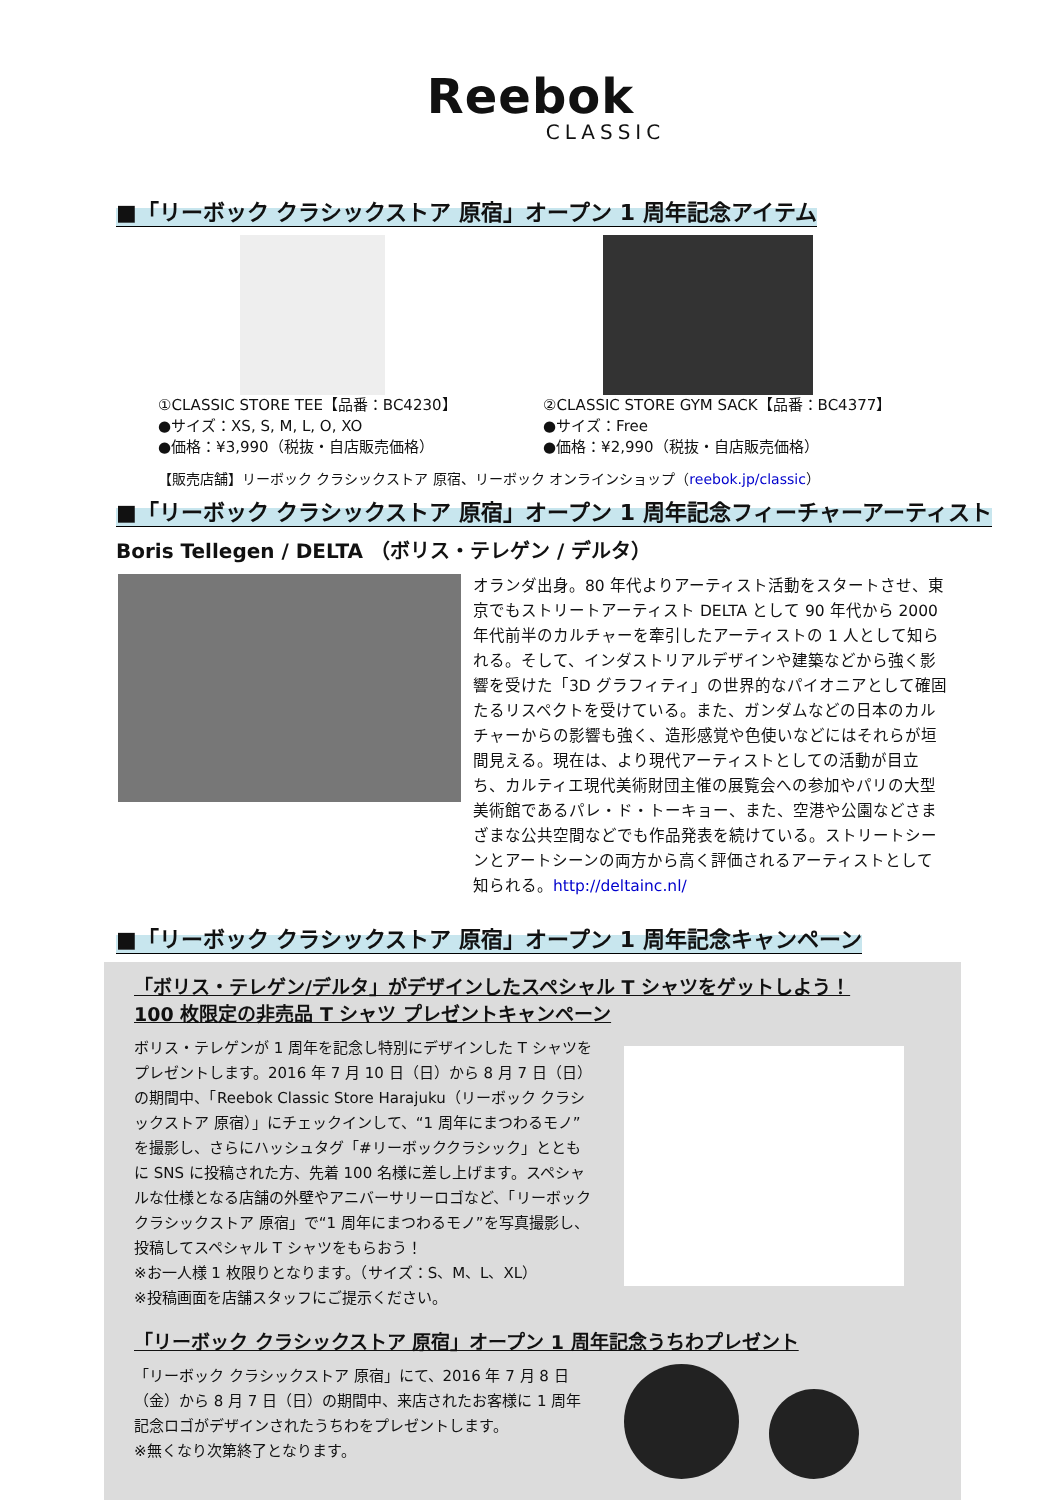Reebok
CLASSIC
■「リーボック クラシックストア 原宿」オープン 1 周年記念アイテム
①CLASSIC STORE TEE【品番：BC4230】
●サイズ：XS, S, M, L, O, XO
●価格：¥3,990（税抜・自店販売価格）
②CLASSIC STORE GYM SACK【品番：BC4377】
●サイズ：Free
●価格：¥2,990（税抜・自店販売価格）
【販売店舗】リーボック クラシックストア 原宿、リーボック オンラインショップ（reebok.jp/classic）
■「リーボック クラシックストア 原宿」オープン 1 周年記念フィーチャーアーティスト
Boris Tellegen / DELTA （ボリス・テレゲン / デルタ）
オランダ出身。80 年代よりアーティスト活動をスタートさせ、東京でもストリートアーティスト DELTA として 90 年代から 2000 年代前半のカルチャーを牽引したアーティストの 1 人として知られる。そして、インダストリアルデザインや建築などから強く影響を受けた「3D グラフィティ」の世界的なパイオニアとして確固たるリスペクトを受けている。また、ガンダムなどの日本のカルチャーからの影響も強く、造形感覚や色使いなどにはそれらが垣間見える。現在は、より現代アーティストとしての活動が目立ち、カルティエ現代美術財団主催の展覧会への参加やパリの大型美術館であるパレ・ド・トーキョー、また、空港や公園などさまざまな公共空間などでも作品発表を続けている。ストリートシーンとアートシーンの両方から高く評価されるアーティストとして知られる。http://deltainc.nl/
■「リーボック クラシックストア 原宿」オープン 1 周年記念キャンペーン
「ボリス・テレゲン/デルタ」がデザインしたスペシャル T シャツをゲットしよう！
100 枚限定の非売品 T シャツ プレゼントキャンペーン
ボリス・テレゲンが 1 周年を記念し特別にデザインした T シャツをプレゼントします。2016 年 7 月 10 日（日）から 8 月 7 日（日）の期間中、「Reebok Classic Store Harajuku（リーボック クラシックストア 原宿）」にチェックインして、“1 周年にまつわるモノ”を撮影し、さらにハッシュタグ「#リーボッククラシック」とともに SNS に投稿された方、先着 100 名様に差し上げます。スペシャルな仕様となる店舗の外壁やアニバーサリーロゴなど、「リーボック クラシックストア 原宿」で“1 周年にまつわるモノ”を写真撮影し、投稿してスペシャル T シャツをもらおう！
※お一人様 1 枚限りとなります。（サイズ：S、M、L、XL）
※投稿画面を店舗スタッフにご提示ください。
「リーボック クラシックストア 原宿」オープン 1 周年記念うちわプレゼント
「リーボック クラシックストア 原宿」にて、2016 年 7 月 8 日（金）から 8 月 7 日（日）の期間中、来店されたお客様に 1 周年記念ロゴがデザインされたうちわをプレゼントします。
※無くなり次第終了となります。